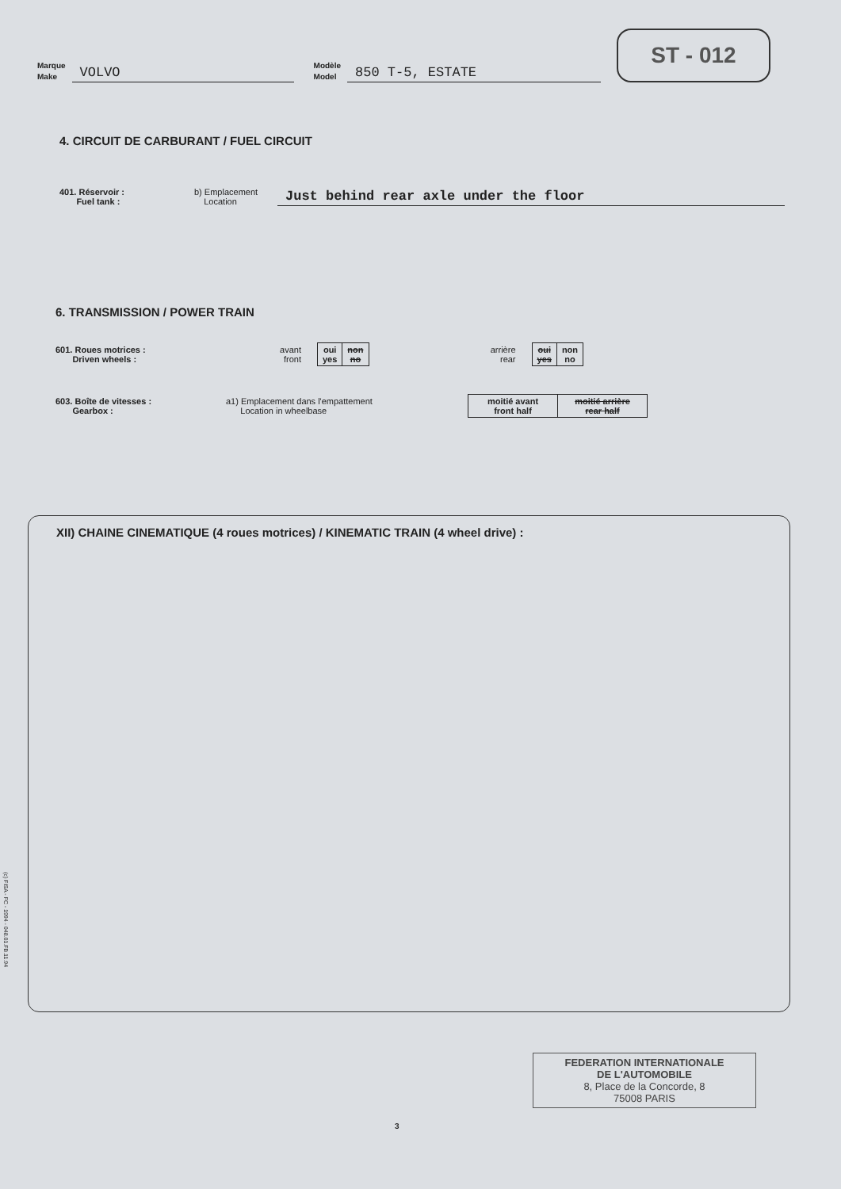Marque
Make
VOLVO
Modèle
Model
850 T-5, ESTATE
ST - 012
4. CIRCUIT DE CARBURANT / FUEL CIRCUIT
401. Réservoir :
Fuel tank :
b) Emplacement
Location
Just behind rear axle under the floor
6. TRANSMISSION / POWER TRAIN
601. Roues motrices :
Driven wheels :
avant
front
| oui yes | non no |
arrière
rear
| oui yes | non no |
603. Boîte de vitesses :
Gearbox :
a1) Emplacement dans l'empattement
Location in wheelbase
| moitié avant front half | moitié arrière rear half |
XII) CHAINE CINEMATIQUE (4 roues motrices) / KINEMATIC TRAIN (4 wheel drive) :
(c) FISA - FC - 1994 - 048.01.FB.11.94
3
FEDERATION INTERNATIONALE
DE L'AUTOMOBILE
8, Place de la Concorde, 8
75008 PARIS